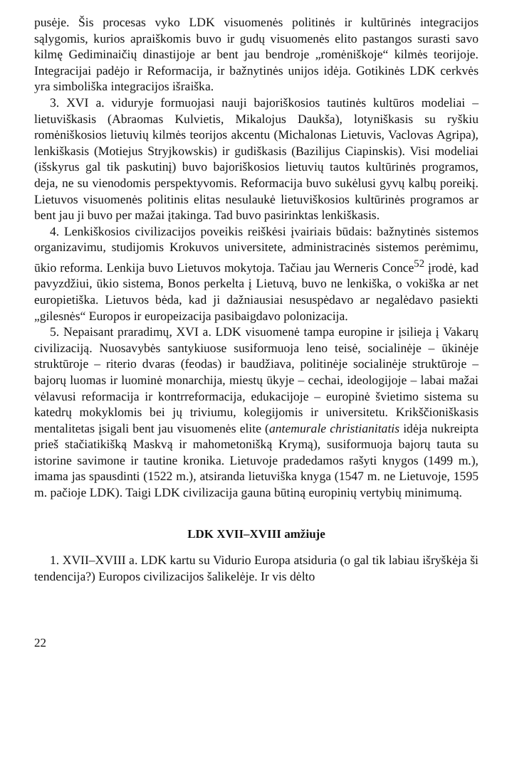pusėje. Šis procesas vyko LDK visuomenės politinės ir kultūrinės integracijos sąlygomis, kurios apraiškomis buvo ir gudų visuomenės elito pastangos surasti savo kilmę Gediminaičių dinastijoje ar bent jau bendroje „romėniškoje“ kilmės teorijoje. Integracijai padėjo ir Reformacija, ir bažnytinės unijos idėja. Gotikinės LDK cerkvės yra simboliška integracijos išraiška.
3. XVI a. viduryje formuojasi nauji bajoriškosios tautinės kultūros modeliai – lietuviškasis (Abraomas Kulvietis, Mikalojus Daukša), lotyniškasis su ryškiu romėniškosios lietuvių kilmės teorijos akcentu (Michalonas Lietuvis, Vaclovas Agripa), lenkiškasis (Motiejus Stryjkowskis) ir gudiškasis (Bazilijus Ciapinskis). Visi modeliai (išskyrus gal tik paskutinį) buvo bajoriškosios lietuvių tautos kultūrinės programos, deja, ne su vienodomis perspektyvomis. Reformacija buvo sukėlusi gyvų kalbų poreikį. Lietuvos visuomenės politinis elitas nesulaukė lietuviškosios kultūrinės programos ar bent jau ji buvo per mažai įtakinga. Tad buvo pasirinktas lenkiškasis.
4. Lenkiškosios civilizacijos poveikis reiškėsi įvairiais būdais: bažnytinės sistemos organizavimu, studijomis Krokuvos universitete, administracinės sistemos perėmimu, ūkio reforma. Lenkija buvo Lietuvos mokytoja. Tačiau jau Werneris Conce<sup>52</sup> įrodė, kad pavyzdžiui, ūkio sistema, Bonos perkelta į Lietuvą, buvo ne lenkiška, o vokiška ar net europietiška. Lietuvos bėda, kad ji dažniausiai nesuspėdavo ar negalėdavo pasiekti „gilesnės“ Europos ir europeizacija pasibaigdavo polonizacija.
5. Nepaisant praradimų, XVI a. LDK visuomenė tampa europine ir įsilieja į Vakarų civilizaciją. Nuosavybės santykiuose susiformuoja leno teisė, socialinėje – ūkinėje struktūroje – riterio dvaras (feodas) ir baudžiava, politinėje socialinėje struktūroje – bajorų luomas ir luominė monarchija, miestų ūkyje – cechai, ideologijoje – labai mažai vėlavusi reformacija ir kontrreformacija, edukacijoje – europinė švietimo sistema su katedrų mokyklomis bei jų triviumu, kolegijomis ir universitetu. Krikščioniškasis mentalitetas įsigali bent jau visuomenės elite (antemurale christianitatis idėja nukreipta prieš stačiatikišką Maskvą ir mahometonišką Krymą), susiformuoja bajorų tauta su istorine savimone ir tautine kronika. Lietuvoje pradedamos rašyti knygos (1499 m.), imama jas spausdinti (1522 m.), atsiranda lietuviška knyga (1547 m. ne Lietuvoje, 1595 m. pačioje LDK). Taigi LDK civilizacija gauna būtiną europinių vertybių minimumą.
LDK XVII–XVIII amžiuje
1. XVII–XVIII a. LDK kartu su Vidurio Europa atsiduria (o gal tik labiau išryškėja ši tendencija?) Europos civilizacijos šalikelėje. Ir vis dėlto
22